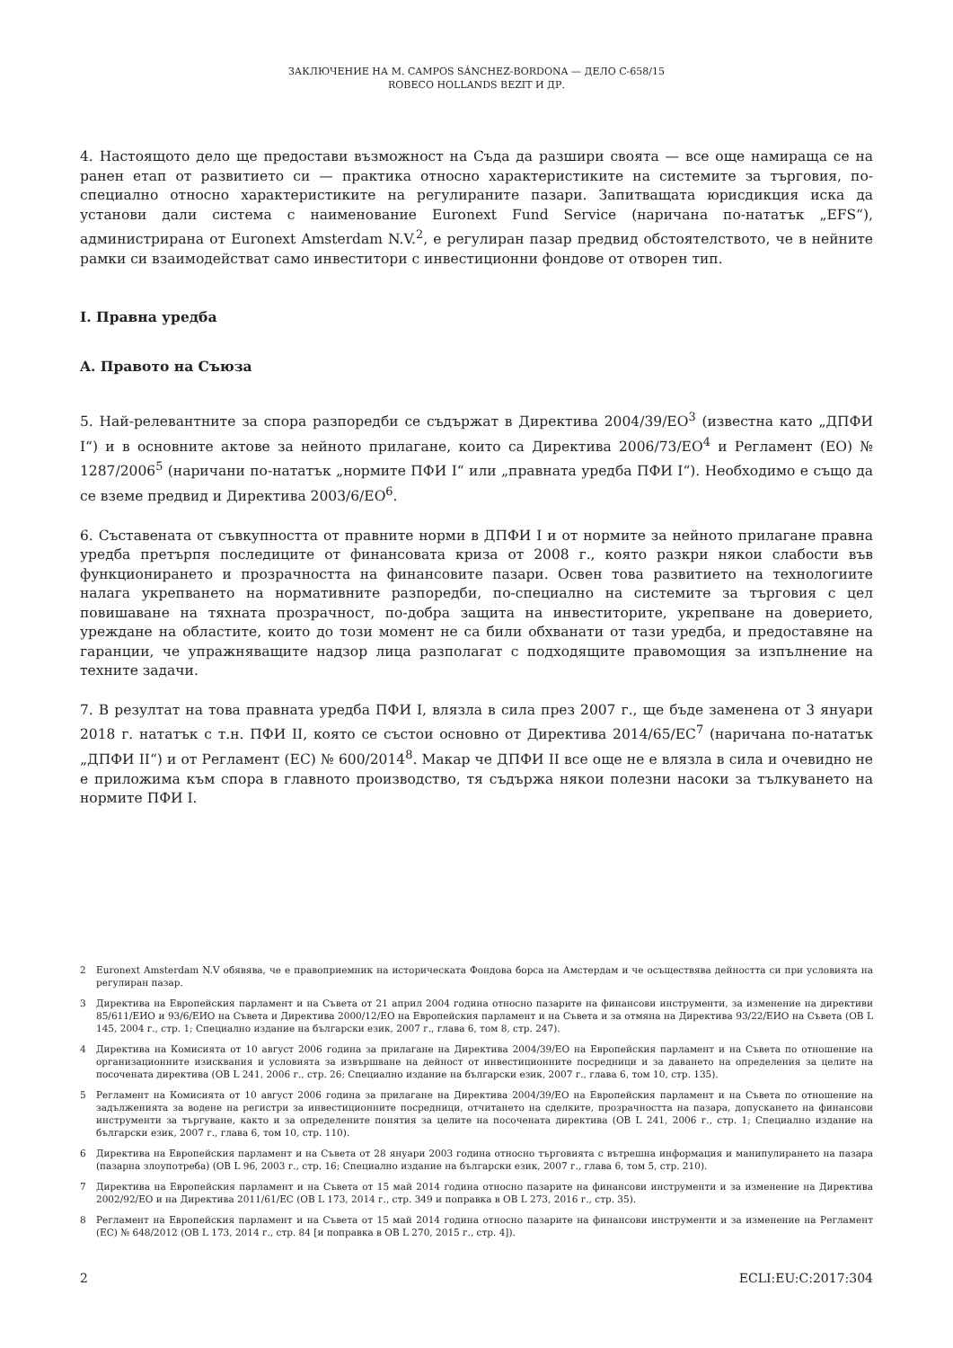ЗАКЛЮЧЕНИЕ НА M. CAMPOS SÁNCHEZ-BORDONA — ДЕЛО C-658/15
ROBECO HOLLANDS BEZIT И ДР.
4. Настоящото дело ще предостави възможност на Съда да разшири своята — все още намираща се на ранен етап от развитието си — практика относно характеристиките на системите за търговия, по-специално относно характеристиките на регулираните пазари. Запитващата юрисдикция иска да установи дали система с наименование Euronext Fund Service (наричана по-нататък „EFS“), администрирана от Euronext Amsterdam N.V.<sup>2</sup>, е регулиран пазар предвид обстоятелството, че в нейните рамки си взаимодействат само инвеститори с инвестиционни фондове от отворен тип.
I. Правна уредба
A. Правото на Съюза
5. Най-релевантните за спора разпоредби се съдържат в Директива 2004/39/ЕО<sup>3</sup> (известна като „ДПФИ I“) и в основните актове за нейното прилагане, които са Директива 2006/73/ЕО<sup>4</sup> и Регламент (ЕО) № 1287/2006<sup>5</sup> (наричани по-нататък „нормите ПФИ I“ или „правната уредба ПФИ I“). Необходимо е също да се вземе предвид и Директива 2003/6/ЕО<sup>6</sup>.
6. Съставената от съвкупността от правните норми в ДПФИ I и от нормите за нейното прилагане правна уредба претърпя последиците от финансовата криза от 2008 г., която разкри някои слабости във функционирането и прозрачността на финансовите пазари. Освен това развитието на технологиите налага укрепването на нормативните разпоредби, по-специално на системите за търговия с цел повишаване на тяхната прозрачност, по-добра защита на инвеститорите, укрепване на доверието, уреждане на областите, които до този момент не са били обхванати от тази уредба, и предоставяне на гаранции, че упражняващите надзор лица разполагат с подходящите правомощия за изпълнение на техните задачи.
7. В резултат на това правната уредба ПФИ I, влязла в сила през 2007 г., ще бъде заменена от 3 януари 2018 г. нататък с т.н. ПФИ II, която се състои основно от Директива 2014/65/ЕС<sup>7</sup> (наричана по-нататък „ДПФИ II“) и от Регламент (ЕС) № 600/2014<sup>8</sup>. Макар че ДПФИ II все още не е влязла в сила и очевидно не е приложима към спора в главното производство, тя съдържа някои полезни насоки за тълкуването на нормите ПФИ I.
2 Euronext Amsterdam N.V обявява, че е правоприемник на историческата Фондова борса на Амстердам и че осъществява дейността си при условията на регулиран пазар.
3 Директива на Европейския парламент и на Съвета от 21 април 2004 година относно пазарите на финансови инструменти, за изменение на директиви 85/611/ЕИО и 93/6/ЕИО на Съвета и Директива 2000/12/ЕО на Европейския парламент и на Съвета и за отмяна на Директива 93/22/ЕИО на Съвета (ОВ L 145, 2004 г., стр. 1; Специално издание на български език, 2007 г., глава 6, том 8, стр. 247).
4 Директива на Комисията от 10 август 2006 година за прилагане на Директива 2004/39/ЕО на Европейския парламент и на Съвета по отношение на организационните изисквания и условията за извършване на дейност от инвестиционните посредници и за даването на определения за целите на посочената директива (ОВ L 241, 2006 г., стр. 26; Специално издание на български език, 2007 г., глава 6, том 10, стр. 135).
5 Регламент на Комисията от 10 август 2006 година за прилагане на Директива 2004/39/ЕО на Европейския парламент и на Съвета по отношение на задълженията за водене на регистри за инвестиционните посредници, отчитането на сделките, прозрачността на пазара, допускането на финансови инструменти за търгуване, както и за определените понятия за целите на посочената директива (ОВ L 241, 2006 г., стр. 1; Специално издание на български език, 2007 г., глава 6, том 10, стр. 110).
6 Директива на Европейския парламент и на Съвета от 28 януари 2003 година относно търговията с вътрешна информация и манипулирането на пазара (пазарна злоупотреба) (ОВ L 96, 2003 г., стр. 16; Специално издание на български език, 2007 г., глава 6, том 5, стр. 210).
7 Директива на Европейския парламент и на Съвета от 15 май 2014 година относно пазарите на финансови инструменти и за изменение на Директива 2002/92/ЕО и на Директива 2011/61/ЕС (ОВ L 173, 2014 г., стр. 349 и поправка в ОВ L 273, 2016 г., стр. 35).
8 Регламент на Европейския парламент и на Съвета от 15 май 2014 година относно пазарите на финансови инструменти и за изменение на Регламент (ЕС) № 648/2012 (ОВ L 173, 2014 г., стр. 84 [и поправка в ОВ L 270, 2015 г., стр. 4]).
2 ECLI:EU:C:2017:304